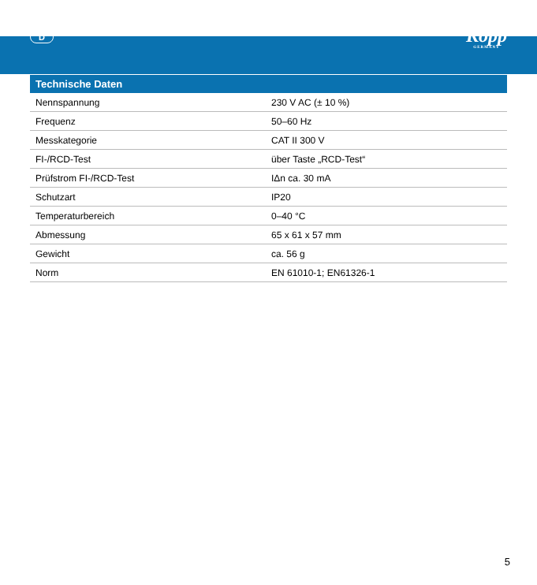D
Kopp
GERMANY
| Technische Daten | |
| --- | --- |
| Nennspannung | 230 V AC (± 10 %) |
| Frequenz | 50–60 Hz |
| Messkategorie | CAT II 300 V |
| FI-/RCD-Test | über Taste „RCD-Test“ |
| Prüfstrom FI-/RCD-Test | IΔn ca. 30 mA |
| Schutzart | IP20 |
| Temperaturbereich | 0–40 °C |
| Abmessung | 65 x 61 x 57 mm |
| Gewicht | ca. 56 g |
| Norm | EN 61010-1; EN61326-1 |
5